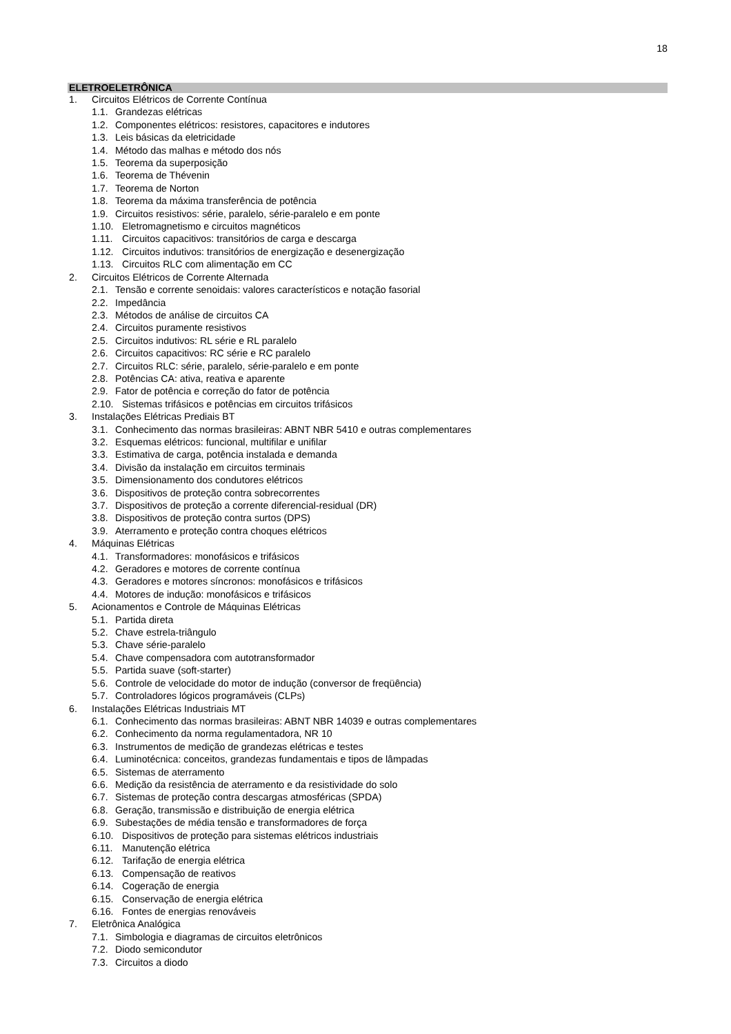18
ELETROELETRÔNICA
1. Circuitos Elétricos de Corrente Contínua
1.1. Grandezas elétricas
1.2. Componentes elétricos: resistores, capacitores e indutores
1.3. Leis básicas da eletricidade
1.4. Método das malhas e método dos nós
1.5. Teorema da superposição
1.6. Teorema de Thévenin
1.7. Teorema de Norton
1.8. Teorema da máxima transferência de potência
1.9. Circuitos resistivos: série, paralelo, série-paralelo e em ponte
1.10. Eletromagnetismo e circuitos magnéticos
1.11. Circuitos capacitivos: transitórios de carga e descarga
1.12. Circuitos indutivos: transitórios de energização e desenergização
1.13. Circuitos RLC com alimentação em CC
2. Circuitos Elétricos de Corrente Alternada
2.1. Tensão e corrente senoidais: valores característicos e notação fasorial
2.2. Impedância
2.3. Métodos de análise de circuitos CA
2.4. Circuitos puramente resistivos
2.5. Circuitos indutivos: RL série e RL paralelo
2.6. Circuitos capacitivos: RC série e RC paralelo
2.7. Circuitos RLC: série, paralelo, série-paralelo e em ponte
2.8. Potências CA: ativa, reativa e aparente
2.9. Fator de potência e correção do fator de potência
2.10. Sistemas trifásicos e potências em circuitos trifásicos
3. Instalações Elétricas Prediais BT
3.1. Conhecimento das normas brasileiras: ABNT NBR 5410 e outras complementares
3.2. Esquemas elétricos: funcional, multifilar e unifilar
3.3. Estimativa de carga, potência instalada e demanda
3.4. Divisão da instalação em circuitos terminais
3.5. Dimensionamento dos condutores elétricos
3.6. Dispositivos de proteção contra sobrecorrentes
3.7. Dispositivos de proteção a corrente diferencial-residual (DR)
3.8. Dispositivos de proteção contra surtos (DPS)
3.9. Aterramento e proteção contra choques elétricos
4. Máquinas Elétricas
4.1. Transformadores: monofásicos e trifásicos
4.2. Geradores e motores de corrente contínua
4.3. Geradores e motores síncronos: monofásicos e trifásicos
4.4. Motores de indução: monofásicos e trifásicos
5. Acionamentos e Controle de Máquinas Elétricas
5.1. Partida direta
5.2. Chave estrela-triângulo
5.3. Chave série-paralelo
5.4. Chave compensadora com autotransformador
5.5. Partida suave (soft-starter)
5.6. Controle de velocidade do motor de indução (conversor de freqüência)
5.7. Controladores lógicos programáveis (CLPs)
6. Instalações Elétricas Industriais MT
6.1. Conhecimento das normas brasileiras: ABNT NBR 14039 e outras complementares
6.2. Conhecimento da norma regulamentadora, NR 10
6.3. Instrumentos de medição de grandezas elétricas e testes
6.4. Luminotécnica: conceitos, grandezas fundamentais e tipos de lâmpadas
6.5. Sistemas de aterramento
6.6. Medição da resistência de aterramento e da resistividade do solo
6.7. Sistemas de proteção contra descargas atmosféricas (SPDA)
6.8. Geração, transmissão e distribuição de energia elétrica
6.9. Subestações de média tensão e transformadores de força
6.10. Dispositivos de proteção para sistemas elétricos industriais
6.11. Manutenção elétrica
6.12. Tarifação de energia elétrica
6.13. Compensação de reativos
6.14. Cogeração de energia
6.15. Conservação de energia elétrica
6.16. Fontes de energias renováveis
7. Eletrônica Analógica
7.1. Simbologia e diagramas de circuitos eletrônicos
7.2. Diodo semicondutor
7.3. Circuitos a diodo